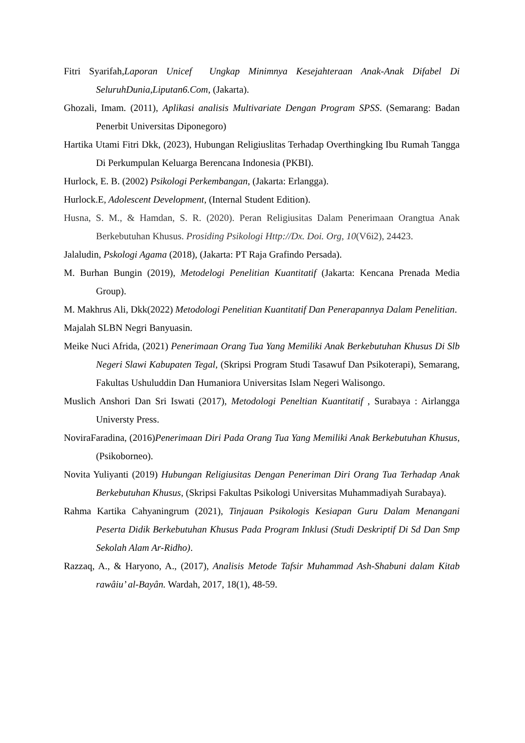Fitri Syarifah,Laporan Unicef Ungkap Minimnya Kesejahteraan Anak-Anak Difabel Di SeluruhDunia,Liputan6.Com, (Jakarta).
Ghozali, Imam. (2011), Aplikasi analisis Multivariate Dengan Program SPSS. (Semarang: Badan Penerbit Universitas Diponegoro)
Hartika Utami Fitri Dkk, (2023), Hubungan Religiuslitas Terhadap Overthingking Ibu Rumah Tangga Di Perkumpulan Keluarga Berencana Indonesia (PKBI).
Hurlock, E. B. (2002) Psikologi Perkembangan, (Jakarta: Erlangga).
Hurlock.E, Adolescent Development, (Internal Student Edition).
Husna, S. M., & Hamdan, S. R. (2020). Peran Religiusitas Dalam Penerimaan Orangtua Anak Berkebutuhan Khusus. Prosiding Psikologi Http://Dx. Doi. Org, 10(V6i2), 24423.
Jalaludin, Pskologi Agama (2018), (Jakarta: PT Raja Grafindo Persada).
M. Burhan Bungin (2019), Metodelogi Penelitian Kuantitatif (Jakarta: Kencana Prenada Media Group).
M. Makhrus Ali, Dkk(2022) Metodologi Penelitian Kuantitatif Dan Penerapannya Dalam Penelitian.
Majalah SLBN Negri Banyuasin.
Meike Nuci Afrida, (2021) Penerimaan Orang Tua Yang Memiliki Anak Berkebutuhan Khusus Di Slb Negeri Slawi Kabupaten Tegal, (Skripsi Program Studi Tasawuf Dan Psikoterapi), Semarang, Fakultas Ushuluddin Dan Humaniora Universitas Islam Negeri Walisongo.
Muslich Anshori Dan Sri Iswati (2017), Metodologi Peneltian Kuantitatif , Surabaya : Airlangga Universty Press.
NoviraFaradina, (2016)Penerimaan Diri Pada Orang Tua Yang Memiliki Anak Berkebutuhan Khusus,(Psikoborneo).
Novita Yuliyanti (2019) Hubungan Religiusitas Dengan Peneriman Diri Orang Tua Terhadap Anak Berkebutuhan Khusus, (Skripsi Fakultas Psikologi Universitas Muhammadiyah Surabaya).
Rahma Kartika Cahyaningrum (2021), Tinjauan Psikologis Kesiapan Guru Dalam Menangani Peserta Didik Berkebutuhan Khusus Pada Program Inklusi (Studi Deskriptif Di Sd Dan Smp Sekolah Alam Ar-Ridho).
Razzaq, A., & Haryono, A., (2017), Analisis Metode Tafsir Muhammad Ash-Shabuni dalam Kitab rawâiu’ al-Bayân. Wardah, 2017, 18(1), 48-59.